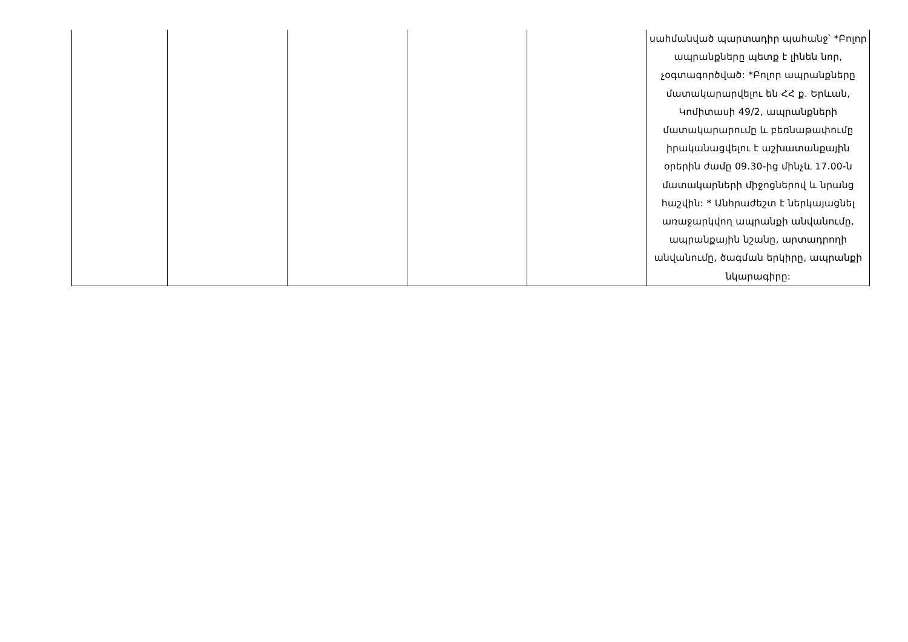| | | | | | սահմանված պարտադիր պահանջ՝ *Բոլոր ապրանքները պետք է լինեն նոր, չօգտագործված: *Բոլոր ապրանքները մատակարարվելու են ՀՀ ք. Երևան, Կոմիտասի 49/2, ապրանքների մատակարարումը և բեռնաթափումը իրականացվելու է աշխատանքային օրերին ժամը 09.30-ից մինչև 17.00-ն մատակարների միջոցներով և նրանց հաշվին: * Անհրաժեշտ է ներկայացնել առաջարկվող ապրանքի անվանումը, ապրանքային նշանը, արտադրողի անվանումը, ծագման երկիրը, ապրանքի նկարագիրը: |